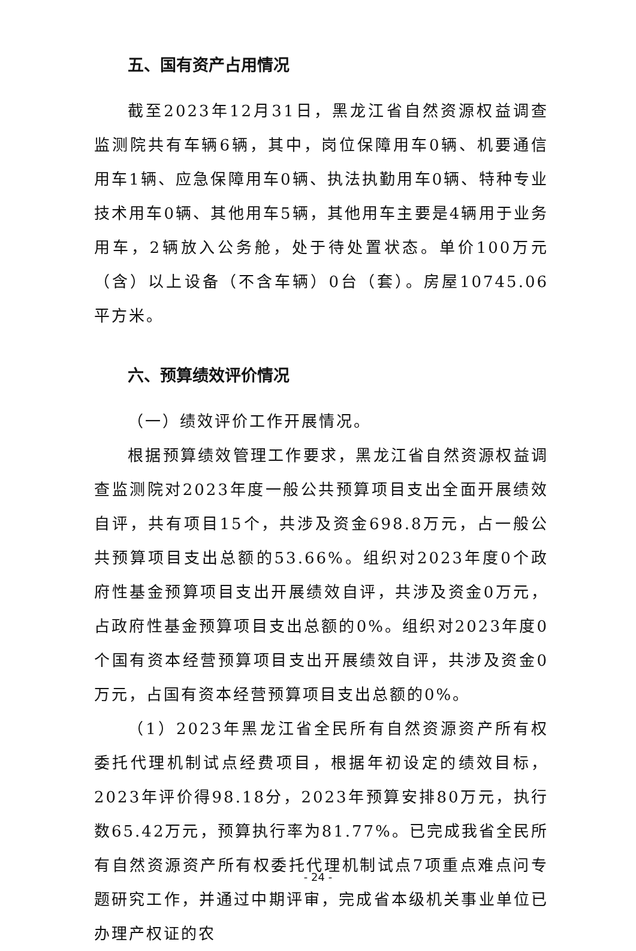五、国有资产占用情况
截至2023年12月31日，黑龙江省自然资源权益调查监测院共有车辆6辆，其中，岗位保障用车0辆、机要通信用车1辆、应急保障用车0辆、执法执勤用车0辆、特种专业技术用车0辆、其他用车5辆，其他用车主要是4辆用于业务用车，2辆放入公务舱，处于待处置状态。单价100万元（含）以上设备（不含车辆）0台（套）。房屋10745.06平方米。
六、预算绩效评价情况
（一）绩效评价工作开展情况。
根据预算绩效管理工作要求，黑龙江省自然资源权益调查监测院对2023年度一般公共预算项目支出全面开展绩效自评，共有项目15个，共涉及资金698.8万元，占一般公共预算项目支出总额的53.66%。组织对2023年度0个政府性基金预算项目支出开展绩效自评，共涉及资金0万元，占政府性基金预算项目支出总额的0%。组织对2023年度0个国有资本经营预算项目支出开展绩效自评，共涉及资金0万元，占国有资本经营预算项目支出总额的0%。
（1）2023年黑龙江省全民所有自然资源资产所有权委托代理机制试点经费项目，根据年初设定的绩效目标，2023年评价得98.18分，2023年预算安排80万元，执行数65.42万元，预算执行率为81.77%。已完成我省全民所有自然资源资产所有权委托代理机制试点7项重点难点问专题研究工作，并通过中期评审，完成省本级机关事业单位已办理产权证的农
- 24 -